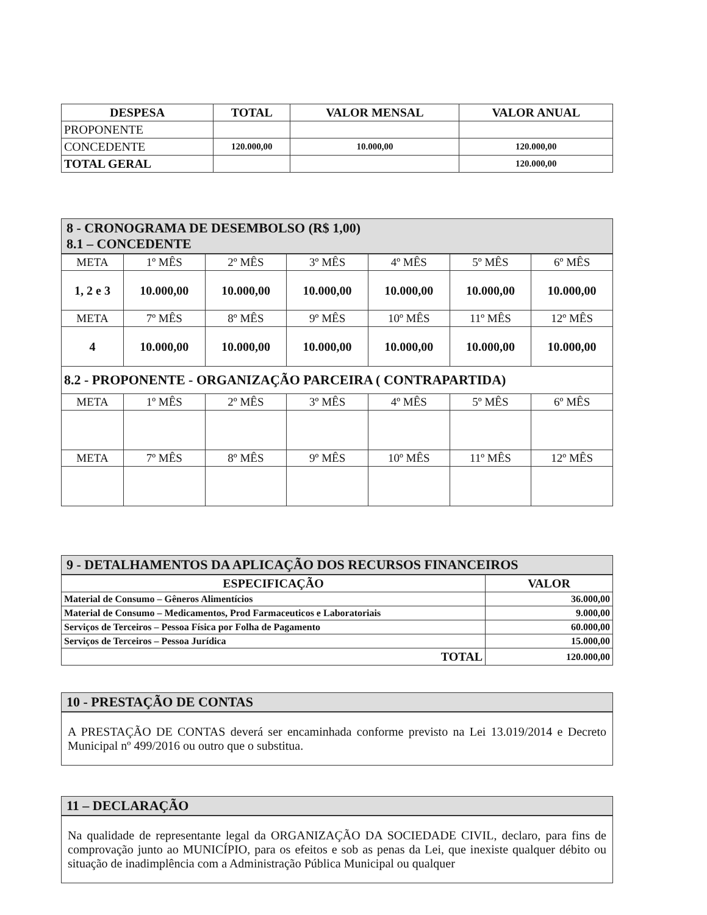| DESPESA | TOTAL | VALOR MENSAL | VALOR ANUAL |
| --- | --- | --- | --- |
| PROPONENTE | | | |
| CONCEDENTE | 120.000,00 | 10.000,00 | 120.000,00 |
| TOTAL GERAL | | | 120.000,00 |
8 - CRONOGRAMA DE DESEMBOLSO (R$ 1,00)
8.1 – CONCEDENTE
| META | 1º MÊS | 2º MÊS | 3º MÊS | 4º MÊS | 5º MÊS | 6º MÊS |
| 1, 2 e 3 | 10.000,00 | 10.000,00 | 10.000,00 | 10.000,00 | 10.000,00 | 10.000,00 |
| META | 7º MÊS | 8º MÊS | 9º MÊS | 10º MÊS | 11º MÊS | 12º MÊS |
| 4 | 10.000,00 | 10.000,00 | 10.000,00 | 10.000,00 | 10.000,00 | 10.000,00 |
| 8.2 - PROPONENTE - ORGANIZAÇÃO PARCEIRA ( CONTRAPARTIDA) | | | | | | |
| META | 1º MÊS | 2º MÊS | 3º MÊS | 4º MÊS | 5º MÊS | 6º MÊS |
| META | 7º MÊS | 8º MÊS | 9º MÊS | 10º MÊS | 11º MÊS | 12º MÊS |
9 - DETALHAMENTOS DA APLICAÇÃO DOS RECURSOS FINANCEIROS
| ESPECIFICAÇÃO | VALOR |
| --- | --- |
| Material de Consumo – Gêneros Alimentícios | 36.000,00 |
| Material de Consumo – Medicamentos, Prod Farmaceuticos e Laboratoriais | 9.000,00 |
| Serviços de Terceiros – Pessoa Física por Folha de Pagamento | 60.000,00 |
| Serviços de Terceiros – Pessoa Jurídica | 15.000,00 |
| TOTAL | 120.000,00 |
10 - PRESTAÇÃO DE CONTAS
A PRESTAÇÃO DE CONTAS deverá ser encaminhada conforme previsto na Lei 13.019/2014 e Decreto Municipal nº 499/2016 ou outro que o substitua.
11 – DECLARAÇÃO
Na qualidade de representante legal da ORGANIZAÇÃO DA SOCIEDADE CIVIL, declaro, para fins de comprovação junto ao MUNICÍPIO, para os efeitos e sob as penas da Lei, que inexiste qualquer débito ou situação de inadimplência com a Administração Pública Municipal ou qualquer